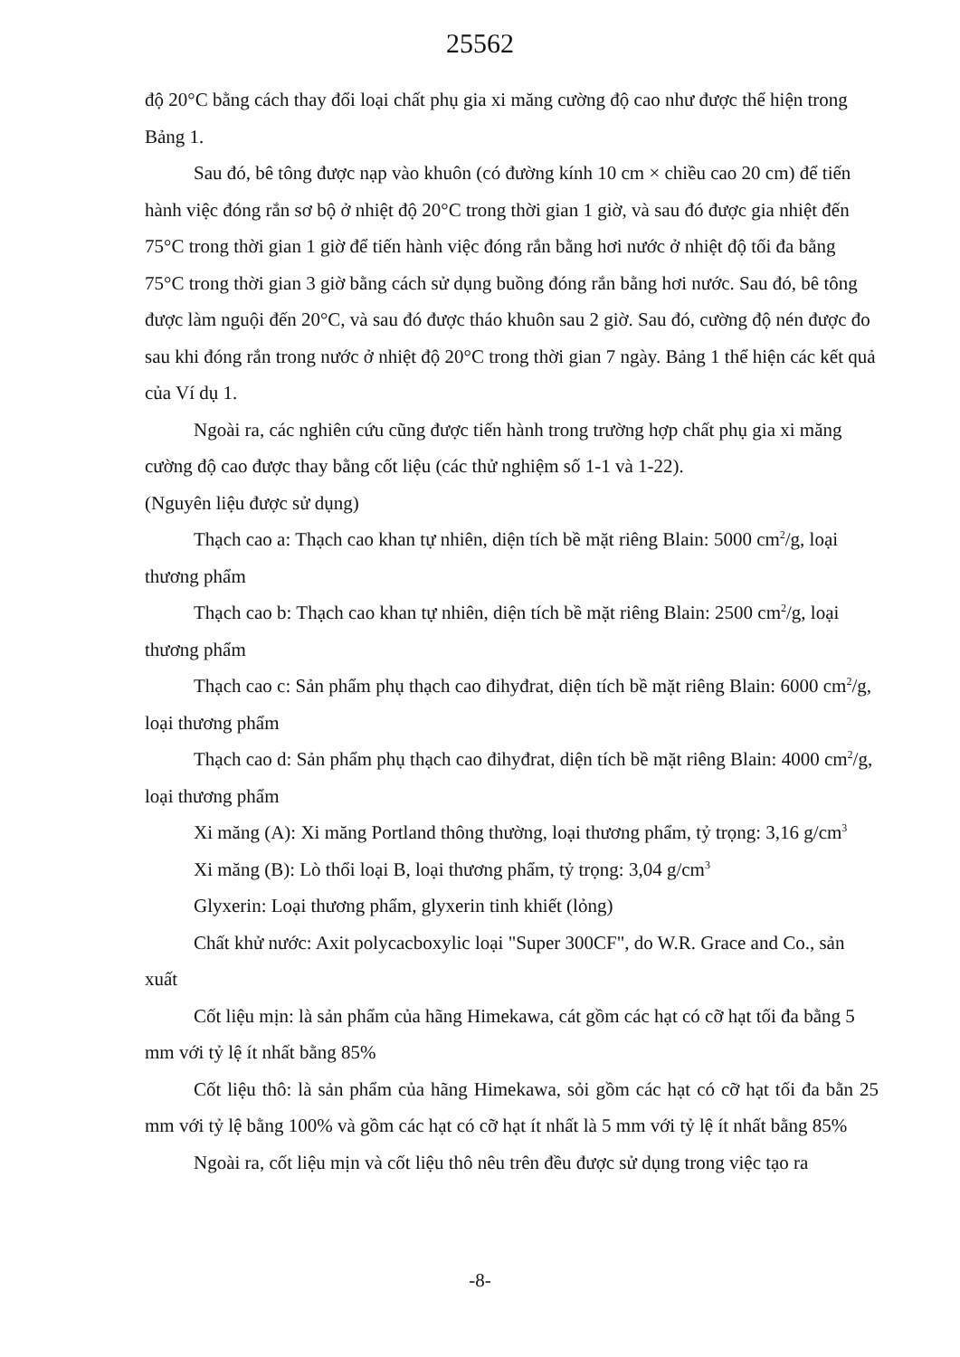25562
độ 20°C bằng cách thay đổi loại chất phụ gia xi măng cường độ cao như được thể hiện trong Bảng 1.
Sau đó, bê tông được nạp vào khuôn (có đường kính 10 cm × chiều cao 20 cm) để tiến hành việc đóng rắn sơ bộ ở nhiệt độ 20°C trong thời gian 1 giờ, và sau đó được gia nhiệt đến 75°C trong thời gian 1 giờ để tiến hành việc đóng rắn bằng hơi nước ở nhiệt độ tối đa bằng 75°C trong thời gian 3 giờ bằng cách sử dụng buồng đóng rắn bằng hơi nước. Sau đó, bê tông được làm nguội đến 20°C, và sau đó được tháo khuôn sau 2 giờ. Sau đó, cường độ nén được đo sau khi đóng rắn trong nước ở nhiệt độ 20°C trong thời gian 7 ngày. Bảng 1 thể hiện các kết quả của Ví dụ 1.
Ngoài ra, các nghiên cứu cũng được tiến hành trong trường hợp chất phụ gia xi măng cường độ cao được thay bằng cốt liệu (các thử nghiệm số 1-1 và 1-22).
(Nguyên liệu được sử dụng)
Thạch cao a: Thạch cao khan tự nhiên, diện tích bề mặt riêng Blain: 5000 cm<sup>2</sup>/g, loại thương phẩm
Thạch cao b: Thạch cao khan tự nhiên, diện tích bề mặt riêng Blain: 2500 cm<sup>2</sup>/g, loại thương phẩm
Thạch cao c: Sản phẩm phụ thạch cao đihyđrat, diện tích bề mặt riêng Blain: 6000 cm<sup>2</sup>/g, loại thương phẩm
Thạch cao d: Sản phẩm phụ thạch cao đihyđrat, diện tích bề mặt riêng Blain: 4000 cm<sup>2</sup>/g, loại thương phẩm
Xi măng (A): Xi măng Portland thông thường, loại thương phẩm, tỷ trọng: 3,16 g/cm<sup>3</sup>
Xi măng (B): Lò thổi loại B, loại thương phẩm, tỷ trọng: 3,04 g/cm<sup>3</sup>
Glyxerin: Loại thương phẩm, glyxerin tinh khiết (lỏng)
Chất khử nước: Axit polycacboxylic loại "Super 300CF", do W.R. Grace and Co., sản xuất
Cốt liệu mịn: là sản phẩm của hãng Himekawa, cát gồm các hạt có cỡ hạt tối đa bằng 5 mm với tỷ lệ ít nhất bằng 85%
Cốt liệu thô: là sản phẩm của hãng Himekawa, sỏi gồm các hạt có cỡ hạt tối đa bằn 25 mm với tỷ lệ bằng 100% và gồm các hạt có cỡ hạt ít nhất là 5 mm với tỷ lệ ít nhất bằng 85%
Ngoài ra, cốt liệu mịn và cốt liệu thô nêu trên đều được sử dụng trong việc tạo ra
-8-